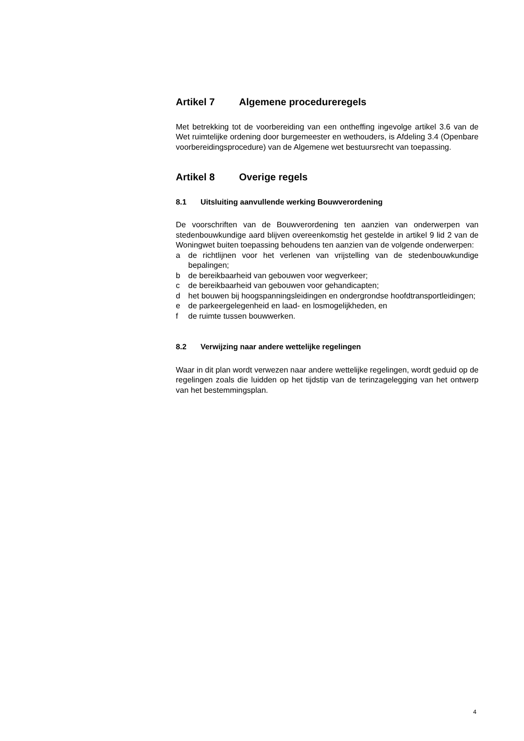Artikel 7 Algemene procedureregels
Met betrekking tot de voorbereiding van een ontheffing ingevolge artikel 3.6 van de Wet ruimtelijke ordening door burgemeester en wethouders, is Afdeling 3.4 (Openbare voorbereidingsprocedure) van de Algemene wet bestuursrecht van toepassing.
Artikel 8 Overige regels
8.1 Uitsluiting aanvullende werking Bouwverordening
De voorschriften van de Bouwverordening ten aanzien van onderwerpen van stedenbouwkundige aard blijven overeenkomstig het gestelde in artikel 9 lid 2 van de Woningwet buiten toepassing behoudens ten aanzien van de volgende onderwerpen:
a de richtlijnen voor het verlenen van vrijstelling van de stedenbouwkundige bepalingen;
b de bereikbaarheid van gebouwen voor wegverkeer;
c de bereikbaarheid van gebouwen voor gehandicapten;
d het bouwen bij hoogspanningsleidingen en ondergrondse hoofdtransportleidingen;
e de parkeergelegenheid en laad- en losmogelijkheden, en
f de ruimte tussen bouwwerken.
8.2 Verwijzing naar andere wettelijke regelingen
Waar in dit plan wordt verwezen naar andere wettelijke regelingen, wordt geduid op de regelingen zoals die luidden op het tijdstip van de terinzagelegging van het ontwerp van het bestemmingsplan.
4